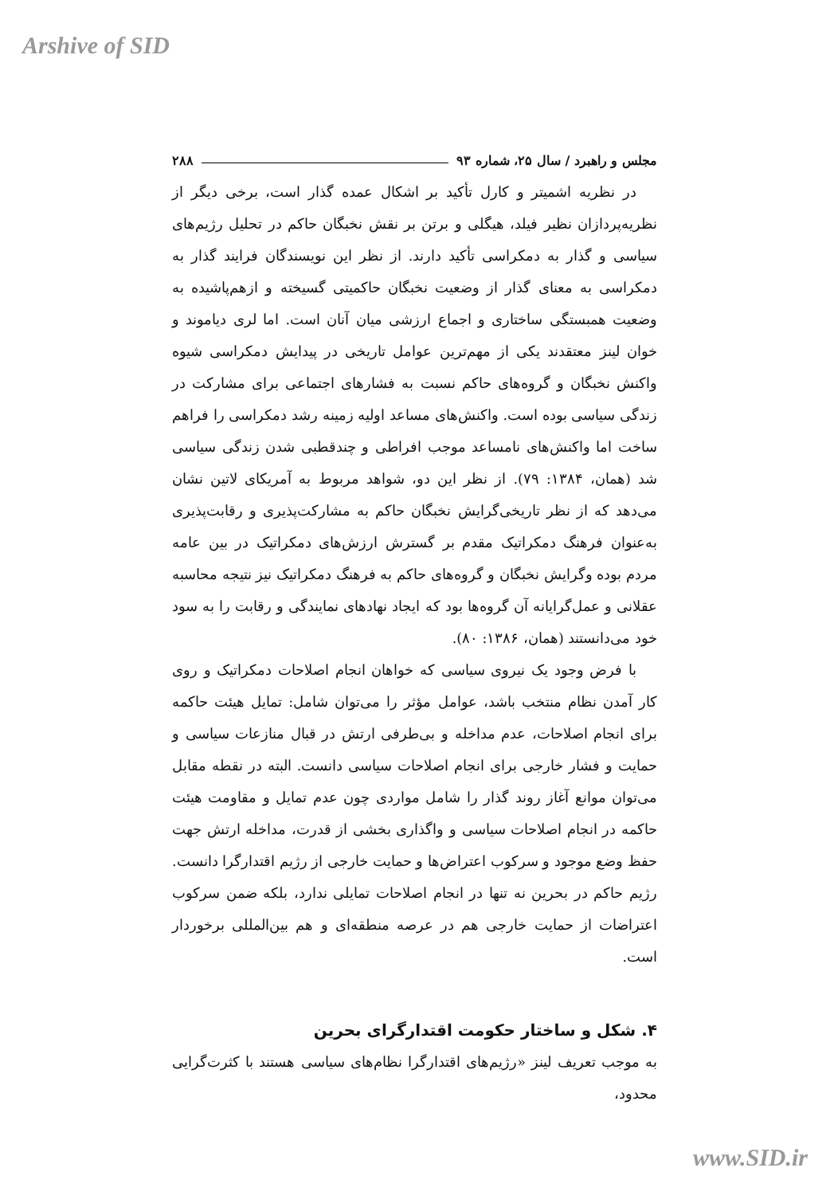Arshive of SID
مجلس و راهبرد / سال ۲۵، شماره ۹۳ ۲۸۸
در نظریه اشمیتر و کارل تأکید بر اشکال عمده گذار است، برخی دیگر از نظریه‌پردازان نظیر فیلد، هیگلی و برتن بر نقش نخبگان حاکم در تحلیل رژیم‌های سیاسی و گذار به دمکراسی تأکید دارند. از نظر این نویسندگان فرایند گذار به دمکراسی به معنای گذار از وضعیت نخبگان حاکمیتی گسیخته و ازهم‌پاشیده به وضعیت همبستگی ساختاری و اجماع ارزشی میان آنان است. اما لری دیاموند و خوان لینز معتقدند یکی از مهم‌ترین عوامل تاریخی در پیدایش دمکراسی شیوه واکنش نخبگان و گروه‌های حاکم نسبت به فشارهای اجتماعی برای مشارکت در زندگی سیاسی بوده است. واکنش‌های مساعد اولیه زمینه رشد دمکراسی را فراهم ساخت اما واکنش‌های نامساعد موجب افراطی و چندقطبی شدن زندگی سیاسی شد (همان، ۱۳۸۴: ۷۹). از نظر این دو، شواهد مربوط به آمریکای لاتین نشان می‌دهد که از نظر تاریخی‌گرایش نخبگان حاکم به مشارکت‌پذیری و رقابت‌پذیری به‌عنوان فرهنگ دمکراتیک مقدم بر گسترش ارزش‌های دمکراتیک در بین عامه مردم بوده وگرایش نخبگان و گروه‌های حاکم به فرهنگ دمکراتیک نیز نتیجه محاسبه عقلانی و عمل‌گرایانه آن گروه‌ها بود که ایجاد نهادهای نمایندگی و رقابت را به سود خود می‌دانستند (همان، ۱۳۸۶: ۸۰).
با فرض وجود یک نیروی سیاسی که خواهان انجام اصلاحات دمکراتیک و روی کار آمدن نظام منتخب باشد، عوامل مؤثر را می‌توان شامل: تمایل هیئت حاکمه برای انجام اصلاحات، عدم مداخله و بی‌طرفی ارتش در قبال منازعات سیاسی و حمایت و فشار خارجی برای انجام اصلاحات سیاسی دانست. البته در نقطه مقابل می‌توان موانع آغاز روند گذار را شامل مواردی چون عدم تمایل و مقاومت هیئت حاکمه در انجام اصلاحات سیاسی و واگذاری بخشی از قدرت، مداخله ارتش جهت حفظ وضع موجود و سرکوب اعتراض‌ها و حمایت خارجی از رژیم اقتدارگرا دانست. رژیم حاکم در بحرین نه تنها در انجام اصلاحات تمایلی ندارد، بلکه ضمن سرکوب اعتراضات از حمایت خارجی هم در عرصه منطقه‌ای و هم بین‌المللی برخوردار است.
۴. شکل و ساختار حکومت اقتدارگرای بحرین
به موجب تعریف لینز «رژیم‌های اقتدارگرا نظام‌های سیاسی هستند با کثرت‌گرایی محدود،
www.SID.ir